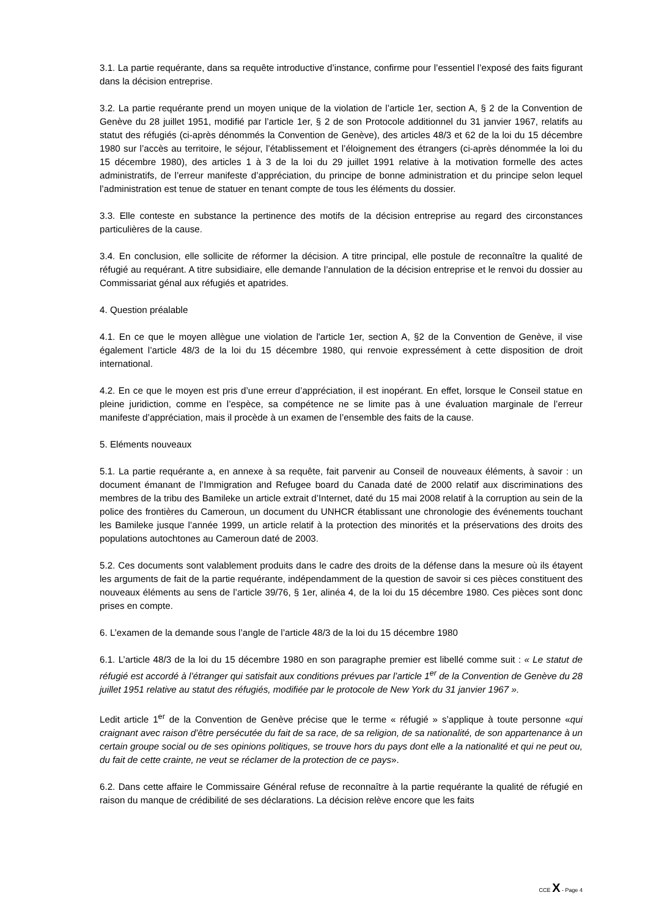3.1. La partie requérante, dans sa requête introductive d’instance, confirme pour l’essentiel l’exposé des faits figurant dans la décision entreprise.
3.2. La partie requérante prend un moyen unique de la violation de l’article 1er, section A, § 2 de la Convention de Genève du 28 juillet 1951, modifié par l’article 1er, § 2 de son Protocole additionnel du 31 janvier 1967, relatifs au statut des réfugiés (ci-après dénommés la Convention de Genève), des articles 48/3 et 62 de la loi du 15 décembre 1980 sur l’accès au territoire, le séjour, l’établissement et l’éloignement des étrangers (ci-après dénommée la loi du 15 décembre 1980), des articles 1 à 3 de la loi du 29 juillet 1991 relative à la motivation formelle des actes administratifs, de l’erreur manifeste d’appréciation, du principe de bonne administration et du principe selon lequel l’administration est tenue de statuer en tenant compte de tous les éléments du dossier.
3.3. Elle conteste en substance la pertinence des motifs de la décision entreprise au regard des circonstances particulières de la cause.
3.4. En conclusion, elle sollicite de réformer la décision. A titre principal, elle postule de reconnaître la qualité de réfugié au requérant. A titre subsidiaire, elle demande l’annulation de la décision entreprise et le renvoi du dossier au Commissariat génal aux réfugiés et apatrides.
4. Question préalable
4.1. En ce que le moyen allègue une violation de l'article 1er, section A, §2 de la Convention de Genève, il vise également l’article 48/3 de la loi du 15 décembre 1980, qui renvoie expressément à cette disposition de droit international.
4.2. En ce que le moyen est pris d’une erreur d’appréciation, il est inopérant. En effet, lorsque le Conseil statue en pleine juridiction, comme en l’espèce, sa compétence ne se limite pas à une évaluation marginale de l’erreur manifeste d’appréciation, mais il procède à un examen de l’ensemble des faits de la cause.
5. Eléments nouveaux
5.1. La partie requérante a, en annexe à sa requête, fait parvenir au Conseil de nouveaux éléments, à savoir : un document émanant de l’Immigration and Refugee board du Canada daté de 2000 relatif aux discriminations des membres de la tribu des Bamileke un article extrait d’Internet, daté du 15 mai 2008 relatif à la corruption au sein de la police des frontières du Cameroun, un document du UNHCR établissant une chronologie des événements touchant les Bamileke jusque l’année 1999, un article relatif à la protection des minorités et la préservations des droits des populations autochtones au Cameroun daté de 2003.
5.2. Ces documents sont valablement produits dans le cadre des droits de la défense dans la mesure où ils étayent les arguments de fait de la partie requérante, indépendamment de la question de savoir si ces pièces constituent des nouveaux éléments au sens de l’article 39/76, § 1er, alinéa 4, de la loi du 15 décembre 1980. Ces pièces sont donc prises en compte.
6. L’examen de la demande sous l’angle de l’article 48/3 de la loi du 15 décembre 1980
6.1. L’article 48/3 de la loi du 15 décembre 1980 en son paragraphe premier est libellé comme suit : « Le statut de réfugié est accordé à l’étranger qui satisfait aux conditions prévues par l’article 1<sup>er</sup> de la Convention de Genève du 28 juillet 1951 relative au statut des réfugiés, modifiée par le protocole de New York du 31 janvier 1967 ».
Ledit article 1<sup>er</sup> de la Convention de Genève précise que le terme « réfugié » s’applique à toute personne «qui craignant avec raison d’être persécutée du fait de sa race, de sa religion, de sa nationalité, de son appartenance à un certain groupe social ou de ses opinions politiques, se trouve hors du pays dont elle a la nationalité et qui ne peut ou, du fait de cette crainte, ne veut se réclamer de la protection de ce pays».
6.2. Dans cette affaire le Commissaire Général refuse de reconnaître à la partie requérante la qualité de réfugié en raison du manque de crédibilité de ses déclarations. La décision relève encore que les faits
CCE X - Page 4